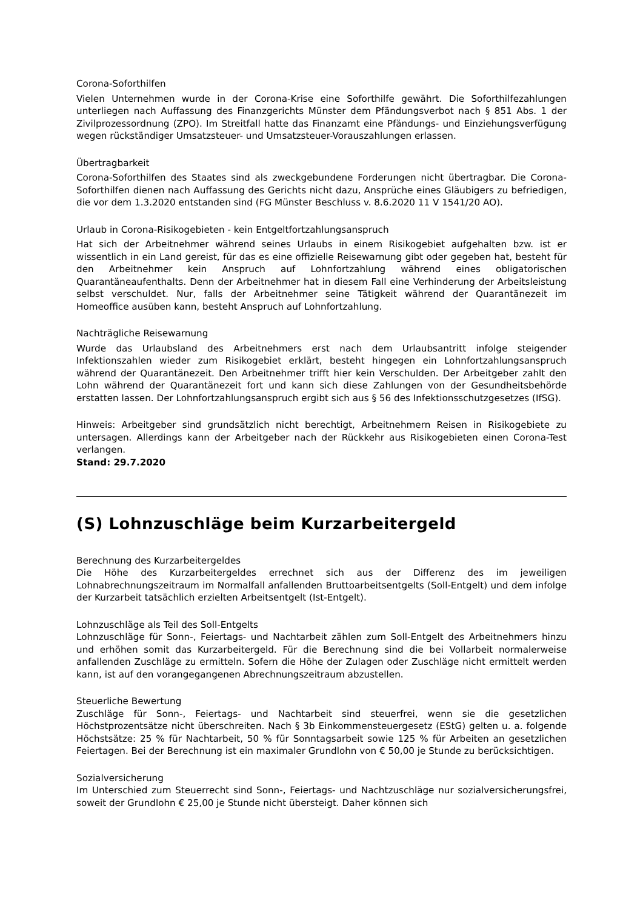Corona-Soforthilfen
Vielen Unternehmen wurde in der Corona-Krise eine Soforthilfe gewährt. Die Soforthilfezahlungen unterliegen nach Auffassung des Finanzgerichts Münster dem Pfändungsverbot nach § 851 Abs. 1 der Zivilprozessordnung (ZPO). Im Streitfall hatte das Finanzamt eine Pfändungs- und Einziehungsverfügung wegen rückständiger Umsatzsteuer- und Umsatzsteuer-Vorauszahlungen erlassen.
Übertragbarkeit
Corona-Soforthilfen des Staates sind als zweckgebundene Forderungen nicht übertragbar. Die Corona-Soforthilfen dienen nach Auffassung des Gerichts nicht dazu, Ansprüche eines Gläubigers zu befriedigen, die vor dem 1.3.2020 entstanden sind (FG Münster Beschluss v. 8.6.2020 11 V 1541/20 AO).
Urlaub in Corona-Risikogebieten - kein Entgeltfortzahlungsanspruch
Hat sich der Arbeitnehmer während seines Urlaubs in einem Risikogebiet aufgehalten bzw. ist er wissentlich in ein Land gereist, für das es eine offizielle Reisewarnung gibt oder gegeben hat, besteht für den Arbeitnehmer kein Anspruch auf Lohnfortzahlung während eines obligatorischen Quarantäneaufenthalts. Denn der Arbeitnehmer hat in diesem Fall eine Verhinderung der Arbeitsleistung selbst verschuldet. Nur, falls der Arbeitnehmer seine Tätigkeit während der Quarantänezeit im Homeoffice ausüben kann, besteht Anspruch auf Lohnfortzahlung.
Nachträgliche Reisewarnung
Wurde das Urlaubsland des Arbeitnehmers erst nach dem Urlaubsantritt infolge steigender Infektionszahlen wieder zum Risikogebiet erklärt, besteht hingegen ein Lohnfortzahlungsanspruch während der Quarantänezeit. Den Arbeitnehmer trifft hier kein Verschulden. Der Arbeitgeber zahlt den Lohn während der Quarantänezeit fort und kann sich diese Zahlungen von der Gesundheitsbehörde erstatten lassen. Der Lohnfortzahlungsanspruch ergibt sich aus § 56 des Infektionsschutzgesetzes (IfSG).
Hinweis: Arbeitgeber sind grundsätzlich nicht berechtigt, Arbeitnehmern Reisen in Risikogebiete zu untersagen. Allerdings kann der Arbeitgeber nach der Rückkehr aus Risikogebieten einen Corona-Test verlangen.
Stand: 29.7.2020
(S) Lohnzuschläge beim Kurzarbeitergeld
Berechnung des Kurzarbeitergeldes
Die Höhe des Kurzarbeitergeldes errechnet sich aus der Differenz des im jeweiligen Lohnabrechnungszeitraum im Normalfall anfallenden Bruttoarbeitsentgelts (Soll-Entgelt) und dem infolge der Kurzarbeit tatsächlich erzielten Arbeitsentgelt (Ist-Entgelt).
Lohnzuschläge als Teil des Soll-Entgelts
Lohnzuschläge für Sonn-, Feiertags- und Nachtarbeit zählen zum Soll-Entgelt des Arbeitnehmers hinzu und erhöhen somit das Kurzarbeitergeld. Für die Berechnung sind die bei Vollarbeit normalerweise anfallenden Zuschläge zu ermitteln. Sofern die Höhe der Zulagen oder Zuschläge nicht ermittelt werden kann, ist auf den vorangegangenen Abrechnungszeitraum abzustellen.
Steuerliche Bewertung
Zuschläge für Sonn-, Feiertags- und Nachtarbeit sind steuerfrei, wenn sie die gesetzlichen Höchstprozentsätze nicht überschreiten. Nach § 3b Einkommensteuergesetz (EStG) gelten u. a. folgende Höchstsätze: 25 % für Nachtarbeit, 50 % für Sonntagsarbeit sowie 125 % für Arbeiten an gesetzlichen Feiertagen. Bei der Berechnung ist ein maximaler Grundlohn von € 50,00 je Stunde zu berücksichtigen.
Sozialversicherung
Im Unterschied zum Steuerrecht sind Sonn-, Feiertags- und Nachtzuschläge nur sozialversicherungsfrei, soweit der Grundlohn € 25,00 je Stunde nicht übersteigt. Daher können sich